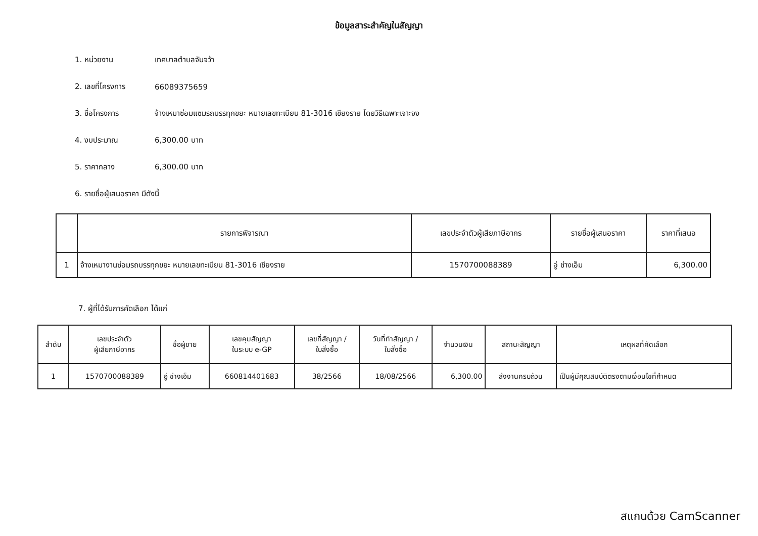ข้อมูลสาระสำคัญในสัญญา
1. หน่วยงาน เทศบาลตำบลจันจว้า
2. เลขที่โครงการ 66089375659
3. ชื่อโครงการ จ้างเหมาซ่อมแซมรถบรรทุกขยะ หมายเลขทะเบียน 81-3016 เชียงราย โดยวิธีเฉพาะเจาะจง
4. งบประมาณ 6,300.00 บาท
5. ราคากลาง 6,300.00 บาท
6. รายชื่อผู้เสนอราคา มีดังนี้
| | รายการพิจารณา | เลขประจำตัวผู้เสียภาษีอากร | รายชื่อผู้เสนอราคา | ราคาที่เสนอ |
| --- | --- | --- | --- | --- |
| 1 | จ้างเหมางานซ่อมรถบรรทุกขยะ หมายเลขทะเบียน 81-3016 เชียงราย | 1570700088389 | อู่ ช่างเอ็ม | 6,300.00 |
7. ผู้ที่ได้รับการคัดเลือก ได้แก่
| ลำดับ | เลขประจำตัว ผู้เสียภาษีอากร | ชื่อผู้ขาย | เลขคุมสัญญา ในระบบ e-GP | เลขที่สัญญา / ใบสั่งซื้อ | วันที่ทำสัญญา / ใบสั่งซื้อ | จำนวนเงิน | สถานะสัญญา | เหตุผลที่คัดเลือก |
| --- | --- | --- | --- | --- | --- | --- | --- | --- |
| 1 | 1570700088389 | อู่ ช่างเอ็ม | 660814401683 | 38/2566 | 18/08/2566 | 6,300.00 | ส่งงานครบถ้วน | เป็นผู้มีคุณสมบัติตรงตามเงื่อนไขที่กำหนด |
สแกนด้วย CamScanner